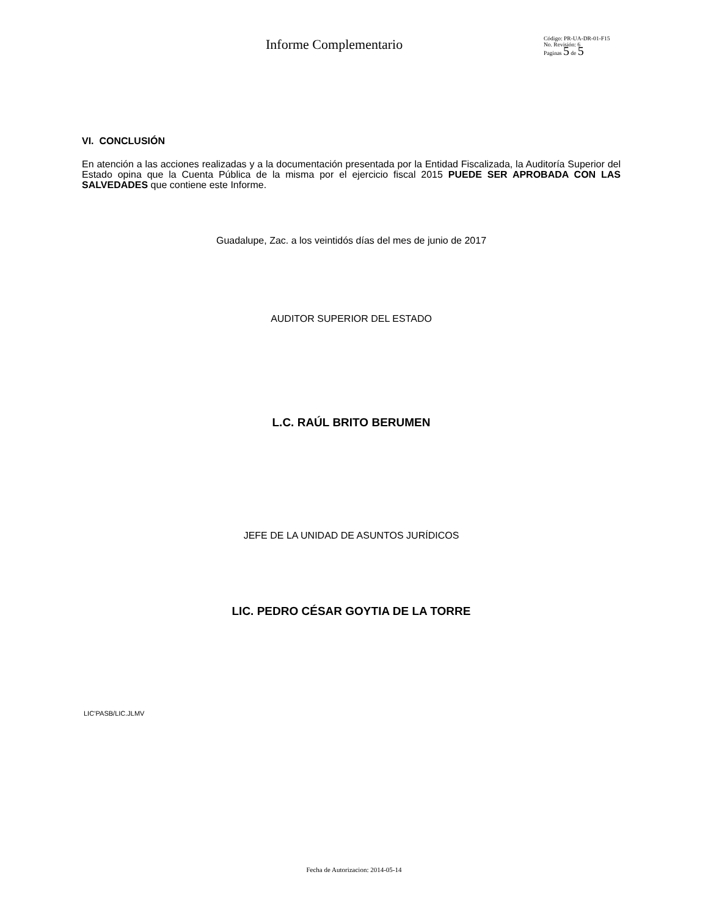Informe Complementario
Código: PR-UA-DR-01-F15
No. Revisión: 6
Paginas 5 de 5
VI. CONCLUSIÓN
En atención a las acciones realizadas y a la documentación presentada por la Entidad Fiscalizada, la Auditoría Superior del Estado opina que la Cuenta Pública de la misma por el ejercicio fiscal 2015 PUEDE SER APROBADA CON LAS SALVEDADES que contiene este Informe.
Guadalupe, Zac. a los veintidós días del mes de junio de 2017
AUDITOR SUPERIOR DEL ESTADO
L.C. RAÚL BRITO BERUMEN
JEFE DE LA UNIDAD DE ASUNTOS JURÍDICOS
LIC. PEDRO CÉSAR GOYTIA DE LA TORRE
LIC’PASB/LIC.JLMV
Fecha de Autorizacion: 2014-05-14